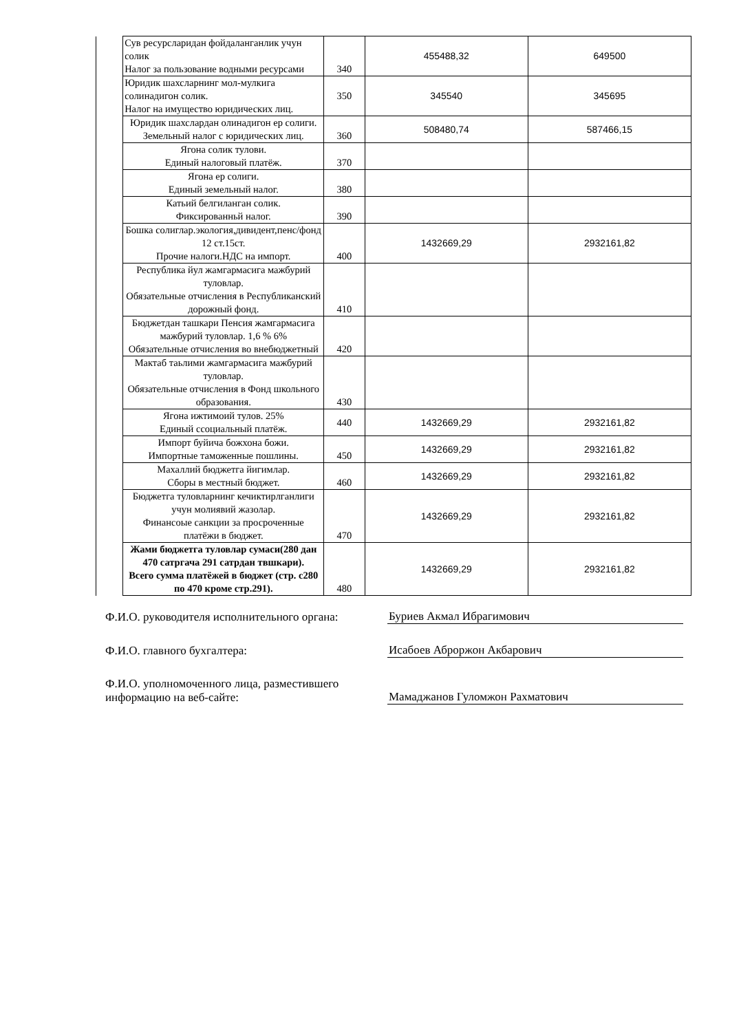| | Сув ресурсларидан фойдаланганлик учун солик Налог за пользование водными ресурсами | 340 | 455488,32 | 649500 |
| | Юридик шахсларнинг мол-мулкига солинадигон солик. Налог на имущество юридических лиц. | 350 | 345540 | 345695 |
| | Юридик шахслардан олинадигон ер солиги. Земельный налог с юридических лиц. | 360 | 508480,74 | 587466,15 |
| | Ягона солик тулови. Единый налоговый платёж. | 370 | | |
| | Ягона ер солиги. Единый земельный налог. | 380 | | |
| | Катьий белгиланган солик. Фиксированньй налог. | 390 | | |
| | Бошка солиглар.экология,дивидент,пенс/фонд 12 ст.15ст. Прочие налоги.НДС на импорт. | 400 | 1432669,29 | 2932161,82 |
| | Республика йул жамгармасига мажбурий туловлар. Обязательные отчисления в Республиканский дорожный фонд. | 410 | | |
| | Бюджетдан ташкари Пенсия жамгармасига мажбурий туловлар. 1,6 % 6% Обязательные отчисления во внебюджетный | 420 | | |
| | Мактаб таьлими жамгармасига мажбурий туловлар. Обязательные отчисления в Фонд школьного образования. | 430 | | |
| | Ягона ижтимоий тулов. 25% Единый ссоциальный платёж. | 440 | 1432669,29 | 2932161,82 |
| | Импорт буйича божхона божи. Импортные таможенные пошлины. | 450 | 1432669,29 | 2932161,82 |
| | Махаллий бюджетга йигимлар. Сборы в местный бюджет. | 460 | 1432669,29 | 2932161,82 |
| | Бюджетга туловларнинг кечиктирлганлиги учун молиявий жазолар. Финансоые санкции за просроченные платёжи в бюджет. | 470 | 1432669,29 | 2932161,82 |
| | Жами бюджетга туловлар сумаси(280 дан 470 сатргача 291 сатрдан твшкари). Всего сумма платёжей в бюджет (стр. с280 по 470 кроме стр.291). | 480 | 1432669,29 | 2932161,82 |
Ф.И.О. руководителя исполнительного органа:
Буриев Акмал Ибрагимович
Ф.И.О. главного бухгалтера:
Исабоев Аброржон Акбарович
Ф.И.О. уполномоченного лица, разместившего информацию на веб-сайте:
Мамаджанов Гуломжон Рахматович